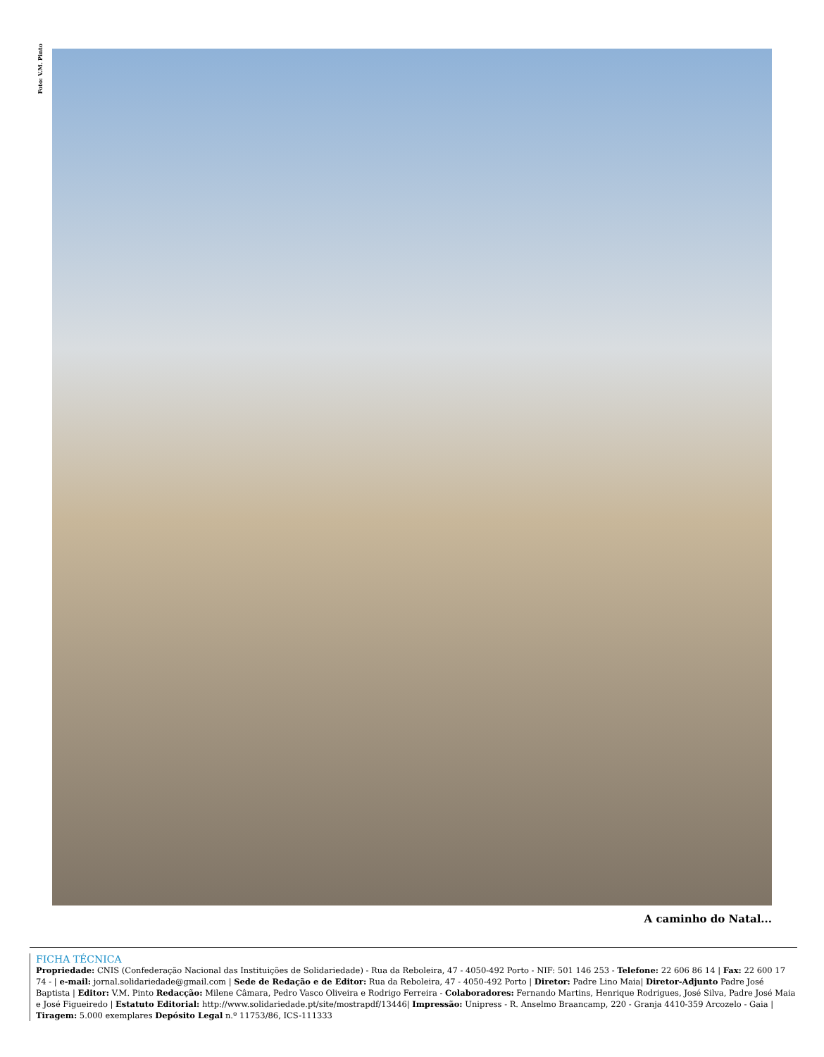Foto: V.M. Pinto
A caminho do Natal...
FICHA TÉCNICA
Propriedade: CNIS (Confederação Nacional das Instituições de Solidariedade) - Rua da Reboleira, 47 - 4050-492 Porto - NIF: 501 146 253 - Telefone: 22 606 86 14 | Fax: 22 600 17 74 - | e-mail: jornal.solidariedade@gmail.com | Sede de Redação e de Editor: Rua da Reboleira, 47 - 4050-492 Porto | Diretor: Padre Lino Maia| Diretor-Adjunto Padre José Baptista | Editor: V.M. Pinto Redacção: Milene Câmara, Pedro Vasco Oliveira e Rodrigo Ferreira - Colaboradores: Fernando Martins, Henrique Rodrigues, José Silva, Padre José Maia e José Figueiredo | Estatuto Editorial: http://www.solidariedade.pt/site/mostrapdf/13446| Impressão: Unipress - R. Anselmo Braancamp, 220 - Granja 4410-359 Arcozelo - Gaia | Tiragem: 5.000 exemplares Depósito Legal n.º 11753/86, ICS-111333